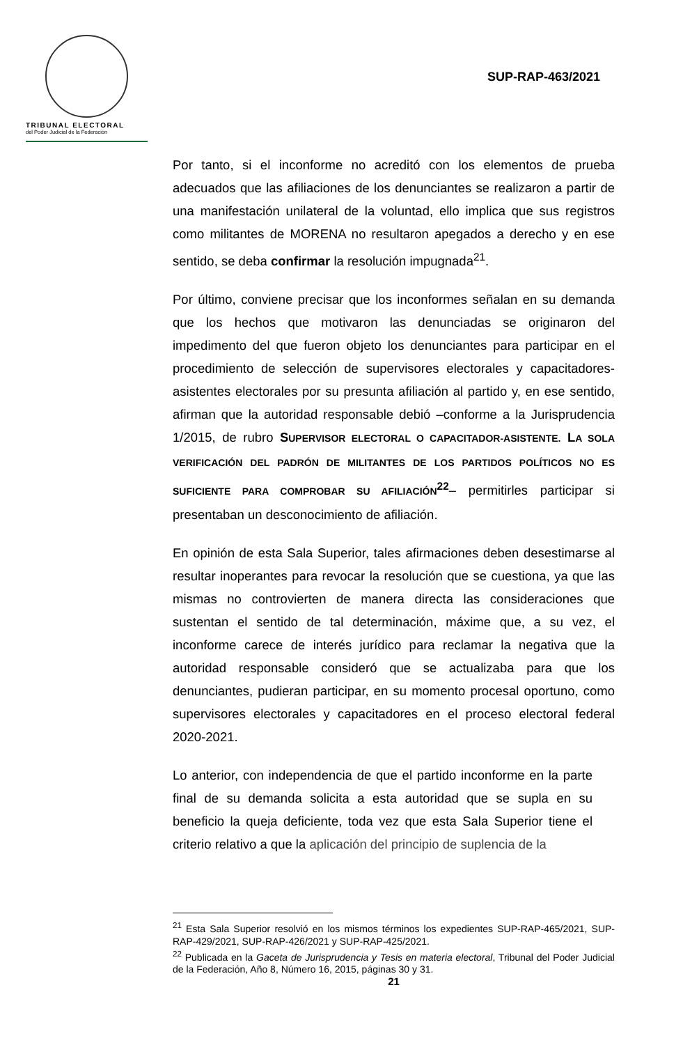TRIBUNAL ELECTORAL
del Poder Judicial de la Federación
SUP-RAP-463/2021
Por tanto, si el inconforme no acreditó con los elementos de prueba adecuados que las afiliaciones de los denunciantes se realizaron a partir de una manifestación unilateral de la voluntad, ello implica que sus registros como militantes de MORENA no resultaron apegados a derecho y en ese sentido, se deba confirmar la resolución impugnada<sup>21</sup>.
Por último, conviene precisar que los inconformes señalan en su demanda que los hechos que motivaron las denunciadas se originaron del impedimento del que fueron objeto los denunciantes para participar en el procedimiento de selección de supervisores electorales y capacitadores-asistentes electorales por su presunta afiliación al partido y, en ese sentido, afirman que la autoridad responsable debió –conforme a la Jurisprudencia 1/2015, de rubro SUPERVISOR ELECTORAL O CAPACITADOR-ASISTENTE. LA SOLA VERIFICACIÓN DEL PADRÓN DE MILITANTES DE LOS PARTIDOS POLÍTICOS NO ES SUFICIENTE PARA COMPROBAR SU AFILIACIÓN<sup>22</sup>– permitirles participar si presentaban un desconocimiento de afiliación.
En opinión de esta Sala Superior, tales afirmaciones deben desestimarse al resultar inoperantes para revocar la resolución que se cuestiona, ya que las mismas no controvierten de manera directa las consideraciones que sustentan el sentido de tal determinación, máxime que, a su vez, el inconforme carece de interés jurídico para reclamar la negativa que la autoridad responsable consideró que se actualizaba para que los denunciantes, pudieran participar, en su momento procesal oportuno, como supervisores electorales y capacitadores en el proceso electoral federal 2020-2021.
Lo anterior, con independencia de que el partido inconforme en la parte final de su demanda solicita a esta autoridad que se supla en su beneficio la queja deficiente, toda vez que esta Sala Superior tiene el criterio relativo a que la aplicación del principio de suplencia de la
<sup>21</sup> Esta Sala Superior resolvió en los mismos términos los expedientes SUP-RAP-465/2021, SUP-RAP-429/2021, SUP-RAP-426/2021 y SUP-RAP-425/2021.
<sup>22</sup> Publicada en la Gaceta de Jurisprudencia y Tesis en materia electoral, Tribunal del Poder Judicial de la Federación, Año 8, Número 16, 2015, páginas 30 y 31.
21